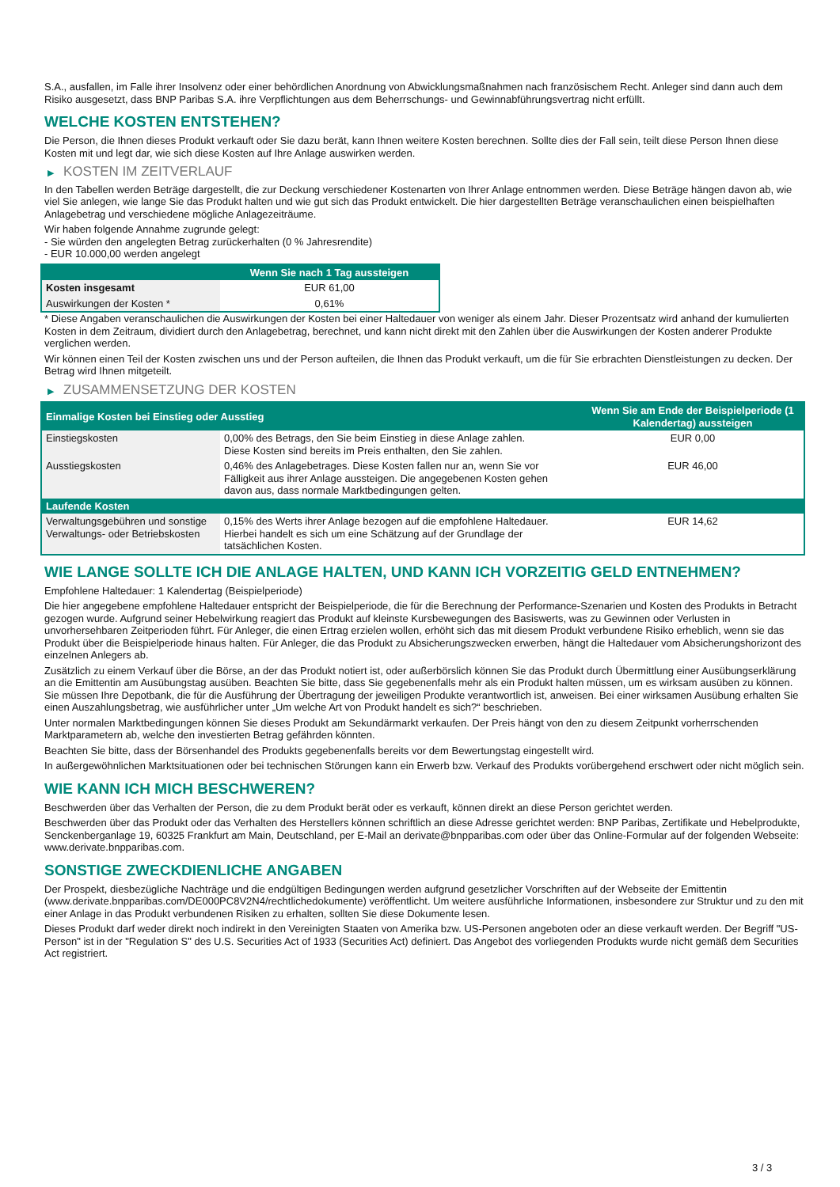S.A., ausfallen, im Falle ihrer Insolvenz oder einer behördlichen Anordnung von Abwicklungsmaßnahmen nach französischem Recht. Anleger sind dann auch dem Risiko ausgesetzt, dass BNP Paribas S.A. ihre Verpflichtungen aus dem Beherrschungs- und Gewinnabführungsvertrag nicht erfüllt.
WELCHE KOSTEN ENTSTEHEN?
Die Person, die Ihnen dieses Produkt verkauft oder Sie dazu berät, kann Ihnen weitere Kosten berechnen. Sollte dies der Fall sein, teilt diese Person Ihnen diese Kosten mit und legt dar, wie sich diese Kosten auf Ihre Anlage auswirken werden.
▶ KOSTEN IM ZEITVERLAUF
In den Tabellen werden Beträge dargestellt, die zur Deckung verschiedener Kostenarten von Ihrer Anlage entnommen werden. Diese Beträge hängen davon ab, wie viel Sie anlegen, wie lange Sie das Produkt halten und wie gut sich das Produkt entwickelt. Die hier dargestellten Beträge veranschaulichen einen beispielhaften Anlagebetrag und verschiedene mögliche Anlagezeiträume.
Wir haben folgende Annahme zugrunde gelegt:
- Sie würden den angelegten Betrag zurückerhalten (0 % Jahresrendite)
- EUR 10.000,00 werden angelegt
| | Wenn Sie nach 1 Tag aussteigen |
| --- | --- |
| Kosten insgesamt | EUR 61,00 |
| Auswirkungen der Kosten * | 0,61% |
* Diese Angaben veranschaulichen die Auswirkungen der Kosten bei einer Haltedauer von weniger als einem Jahr. Dieser Prozentsatz wird anhand der kumulierten Kosten in dem Zeitraum, dividiert durch den Anlagebetrag, berechnet, und kann nicht direkt mit den Zahlen über die Auswirkungen der Kosten anderer Produkte verglichen werden.
Wir können einen Teil der Kosten zwischen uns und der Person aufteilen, die Ihnen das Produkt verkauft, um die für Sie erbrachten Dienstleistungen zu decken. Der Betrag wird Ihnen mitgeteilt.
▶ ZUSAMMENSETZUNG DER KOSTEN
| Einmalige Kosten bei Einstieg oder Ausstieg | | Wenn Sie am Ende der Beispielperiode (1 Kalendertag) aussteigen |
| --- | --- | --- |
| Einstiegskosten | 0,00% des Betrags, den Sie beim Einstieg in diese Anlage zahlen. Diese Kosten sind bereits im Preis enthalten, den Sie zahlen. | EUR 0,00 |
| Ausstiegskosten | 0,46% des Anlagebetrages. Diese Kosten fallen nur an, wenn Sie vor Fälligkeit aus ihrer Anlage aussteigen. Die angegebenen Kosten gehen davon aus, dass normale Marktbedingungen gelten. | EUR 46,00 |
| Laufende Kosten | | |
| Verwaltungsgebühren und sonstige Verwaltungs- oder Betriebskosten | 0,15% des Werts ihrer Anlage bezogen auf die empfohlene Haltedauer. Hierbei handelt es sich um eine Schätzung auf der Grundlage der tatsächlichen Kosten. | EUR 14,62 |
WIE LANGE SOLLTE ICH DIE ANLAGE HALTEN, UND KANN ICH VORZEITIG GELD ENTNEHMEN?
Empfohlene Haltedauer: 1 Kalendertag (Beispielperiode)
Die hier angegebene empfohlene Haltedauer entspricht der Beispielperiode, die für die Berechnung der Performance-Szenarien und Kosten des Produkts in Betracht gezogen wurde. Aufgrund seiner Hebelwirkung reagiert das Produkt auf kleinste Kursbewegungen des Basiswerts, was zu Gewinnen oder Verlusten in unvorhersehbaren Zeitperioden führt. Für Anleger, die einen Ertrag erzielen wollen, erhöht sich das mit diesem Produkt verbundene Risiko erheblich, wenn sie das Produkt über die Beispielperiode hinaus halten. Für Anleger, die das Produkt zu Absicherungszwecken erwerben, hängt die Haltedauer vom Absicherungshorizont des einzelnen Anlegers ab.
Zusätzlich zu einem Verkauf über die Börse, an der das Produkt notiert ist, oder außerbörslich können Sie das Produkt durch Übermittlung einer Ausübungserklärung an die Emittentin am Ausübungstag ausüben. Beachten Sie bitte, dass Sie gegebenenfalls mehr als ein Produkt halten müssen, um es wirksam ausüben zu können. Sie müssen Ihre Depotbank, die für die Ausführung der Übertragung der jeweiligen Produkte verantwortlich ist, anweisen. Bei einer wirksamen Ausübung erhalten Sie einen Auszahlungsbetrag, wie ausführlicher unter „Um welche Art von Produkt handelt es sich?“ beschrieben.
Unter normalen Marktbedingungen können Sie dieses Produkt am Sekundärmarkt verkaufen. Der Preis hängt von den zu diesem Zeitpunkt vorherrschenden Marktparametern ab, welche den investierten Betrag gefährden könnten.
Beachten Sie bitte, dass der Börsenhandel des Produkts gegebenenfalls bereits vor dem Bewertungstag eingestellt wird.
In außergewöhnlichen Marktsituationen oder bei technischen Störungen kann ein Erwerb bzw. Verkauf des Produkts vorübergehend erschwert oder nicht möglich sein.
WIE KANN ICH MICH BESCHWEREN?
Beschwerden über das Verhalten der Person, die zu dem Produkt berät oder es verkauft, können direkt an diese Person gerichtet werden.
Beschwerden über das Produkt oder das Verhalten des Herstellers können schriftlich an diese Adresse gerichtet werden: BNP Paribas, Zertifikate und Hebelprodukte, Senckenberganlage 19, 60325 Frankfurt am Main, Deutschland, per E-Mail an derivate@bnpparibas.com oder über das Online-Formular auf der folgenden Webseite: www.derivate.bnpparibas.com.
SONSTIGE ZWECKDIENLICHE ANGABEN
Der Prospekt, diesbezügliche Nachträge und die endgültigen Bedingungen werden aufgrund gesetzlicher Vorschriften auf der Webseite der Emittentin (www.derivate.bnpparibas.com/DE000PC8V2N4/rechtlichedokumente) veröffentlicht. Um weitere ausführliche Informationen, insbesondere zur Struktur und zu den mit einer Anlage in das Produkt verbundenen Risiken zu erhalten, sollten Sie diese Dokumente lesen.
Dieses Produkt darf weder direkt noch indirekt in den Vereinigten Staaten von Amerika bzw. US-Personen angeboten oder an diese verkauft werden. Der Begriff "US-Person" ist in der "Regulation S" des U.S. Securities Act of 1933 (Securities Act) definiert. Das Angebot des vorliegenden Produkts wurde nicht gemäß dem Securities Act registriert.
3 / 3